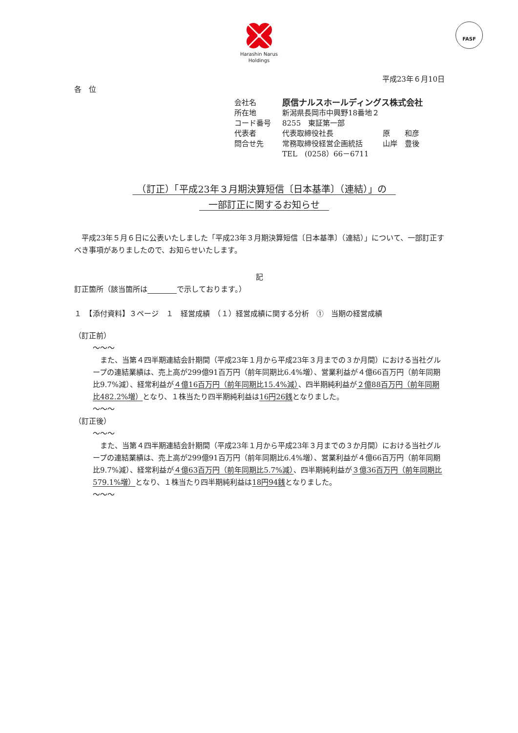Harashin Narus
Holdings
FASF
平成23年６月10日
各　位
| 会社名 | 原信ナルスホールディングス株式会社 | | |
| 所在地 | 新潟県長岡市中興野18番地２ | | |
| コード番号 | 8255 東証第一部 | | |
| 代表者 | 代表取締役社長 | 原 | 和彦 |
| 問合せ先 | 常務取締役経営企画統括 | 山岸 | 豊後 |
| | TEL (0258）66－6711 | | |
　（訂正）「平成23年３月期決算短信〔日本基準〕（連結）」の　
　一部訂正に関するお知らせ　
　平成23年５月６日に公表いたしました「平成23年３月期決算短信〔日本基準〕（連結）」について、一部訂正すべき事項がありましたので、お知らせいたします。
記
訂正箇所（該当箇所は　　　　 で示しております。）
１　【添付資料】３ページ　１　経営成績　（１）経営成績に関する分析　①　当期の経営成績
（訂正前）
～～～
　また、当第４四半期連結会計期間（平成23年１月から平成23年３月までの３か月間）における当社グループの連結業績は、売上高が299億91百万円（前年同期比6.4%増）、営業利益が４億66百万円（前年同期比9.7%減）、経常利益が４億16百万円（前年同期比15.4%減）、四半期純利益が２億88百万円（前年同期比482.2%増）となり、１株当たり四半期純利益は16円26銭となりました。
～～～
（訂正後）
～～～
　また、当第４四半期連結会計期間（平成23年１月から平成23年３月までの３か月間）における当社グループの連結業績は、売上高が299億91百万円（前年同期比6.4%増）、営業利益が４億66百万円（前年同期比9.7%減）、経常利益が４億63百万円（前年同期比5.7%減）、四半期純利益が３億36百万円（前年同期比579.1%増）となり、１株当たり四半期純利益は18円94銭となりました。
～～～